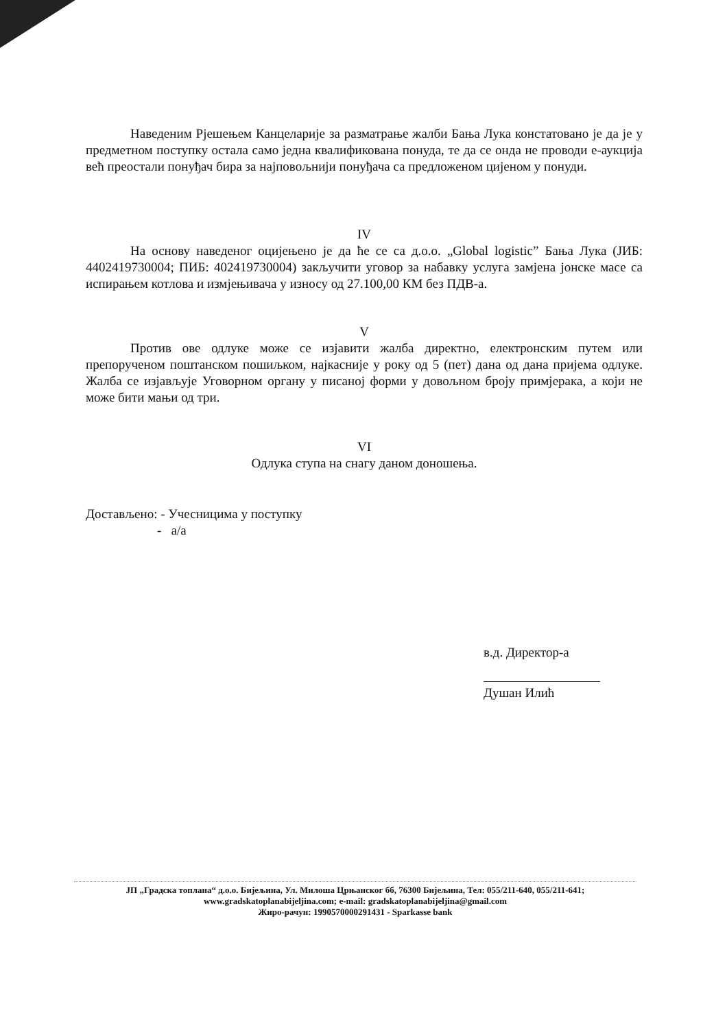Наведеним Рјешењем Канцеларије за разматрање жалби Бања Лука констатовано је да је у предметном поступку остала само једна квалификована понуда, те да се онда не проводи е-аукција већ преостали понуђач бира за најповољнији понуђача са предложеном цијеном у понуди.
IV
На основу наведеног оцијењено је да ће се са д.о.о. „Global logistic” Бања Лука (ЈИБ: 4402419730004; ПИБ: 402419730004) закључити уговор за набавку услуга замјена јонске масе са испирањем котлова и измјењивача у износу од 27.100,00 КМ без ПДВ-а.
V
Против ове одлуке може се изјавити жалба директно, електронским путем или препорученом поштанском пошиљком, најкасније у року од 5 (пет) дана од дана пријема одлуке. Жалба се изјављује Уговорном органу у писаној форми у довољном броју примјерака, а који не може бити мањи од три.
VI
Одлука ступа на снагу даном доношења.
Достављено: - Учесницима у поступку
- а/а
в.д. Директор-а
Душан Илић
ЈП „Градска топлана“ д.о.о. Бијељина, Ул. Милоша Црњанског бб, 76300 Бијељина, Тел: 055/211-640, 055/211-641;
www.gradskatoplanabijeljina.com; e-mail: gradskatoplanabijeljina@gmail.com
Жиро-рачун: 1990570000291431 - Sparkasse bank